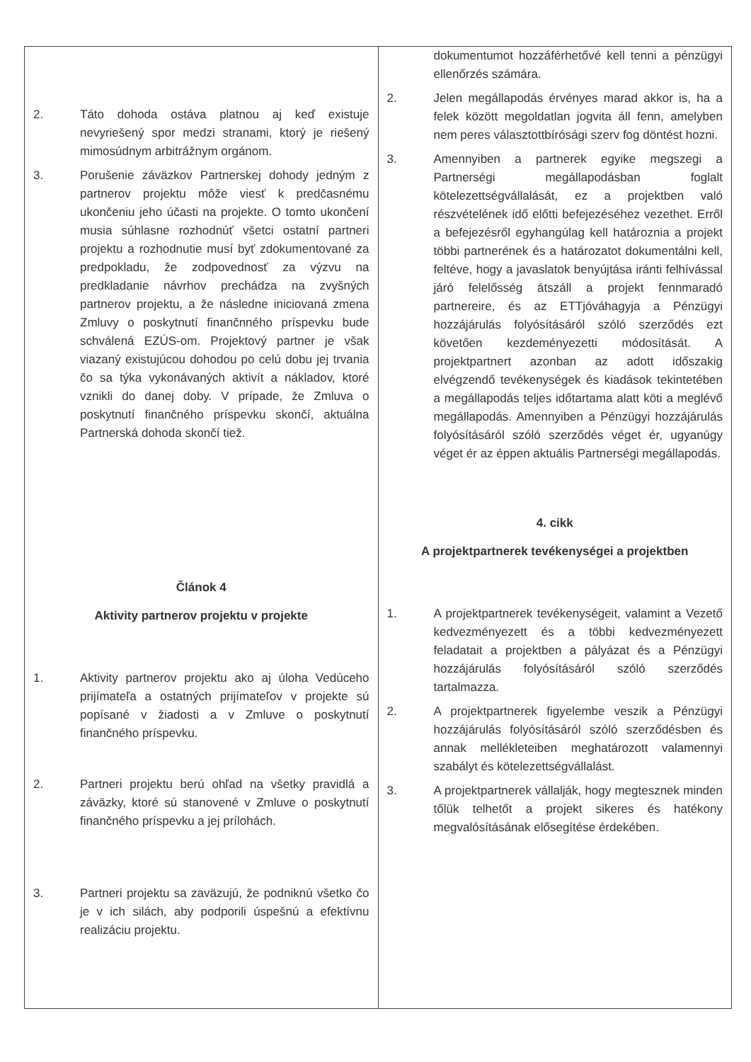| 2. Táto dohoda ostáva platnou aj keď existuje nevyriešený spor medzi stranami, ktorý je riešený mimosúdnym arbitrážnym orgánom. 3. Porušenie záväzkov Partnerskej dohody jedným z partnerov projektu môže viesť k predčasnému ukončeniu jeho účasti na projekte. O tomto ukončení musia súhlasne rozhodnúť všetci ostatní partneri projektu a rozhodnutie musí byť zdokumentované za predpokladu, že zodpovednosť za výzvu na predkladanie návrhov prechádza na zvyšných partnerov projektu, a že následne iniciovaná zmena Zmluvy o poskytnutí finančnného príspevku bude schválená EZÚS-om. Projektový partner je však viazaný existujúcou dohodou po celú dobu jej trvania čo sa týka vykonávaných aktivít a nákladov, ktoré vznikli do danej doby. V prípade, že Zmluva o poskytnutí finančného príspevku skončí, aktuálna Partnerská dohoda skončí tiež. Článok 4 Aktivity partnerov projektu v projekte 1. Aktivity partnerov projektu ako aj úloha Vedúceho prijímateľa a ostatných prijímateľov v projekte sú popísané v žiadosti a v Zmluve o poskytnutí finančného príspevku. 2. Partneri projektu berú ohľad na všetky pravidlá a záväzky, ktoré sú stanovené v Zmluve o poskytnutí finančného príspevku a jej prílohách. 3. Partneri projektu sa zaväzujú, že podniknú všetko čo je v ich silách, aby podporili úspešnú a efektívnu realizáciu projektu. | dokumentumot hozzáférhetővé kell tenni a pénzügyi ellenőrzés számára. 2. Jelen megállapodás érvényes marad akkor is, ha a felek között megoldatlan jogvita áll fenn, amelyben nem peres választottbírósági szerv fog döntést hozni. 3. Amennyiben a partnerek egyike megszegi a Partnerségi megállapodásban foglalt kötelezettségvállalását, ez a projektben való részvételének idő előtti befejezéséhez vezethet. Erről a befejezésről egyhangúlag kell határoznia a projekt többi partnerének és a határozatot dokumentálni kell, feltéve, hogy a javaslatok benyújtása iránti felhívással járó felelősség átszáll a projekt fennmaradó partnereire, és az ETTjóváhagyja a Pénzügyi hozzájárulás folyósításáról szóló szerződés ezt követően kezdeményezetti módosítását. A projektpartnert azonban az adott időszakig elvégzendő tevékenységek és kiadások tekintetében a megállapodás teljes időtartama alatt köti a meglévő megállapodás. Amennyiben a Pénzügyi hozzájárulás folyósításáról szóló szerződés véget ér, ugyanúgy véget ér az éppen aktuális Partnerségi megállapodás. 4. cikk A projektpartnerek tevékenységei a projektben 1. A projektpartnerek tevékenységeit, valamint a Vezető kedvezményezett és a többi kedvezményezett feladatait a projektben a pályázat és a Pénzügyi hozzájárulás folyósításáról szóló szerződés tartalmazza. 2. A projektpartnerek figyelembe veszik a Pénzügyi hozzájárulás folyósításáról szóló szerződésben és annak mellékleteiben meghatározott valamennyi szabályt és kötelezettségvállalást. 3. A projektpartnerek vállalják, hogy megtesznek minden tőlük telhetőt a projekt sikeres és hatékony megvalósításának elősegítése érdekében. |